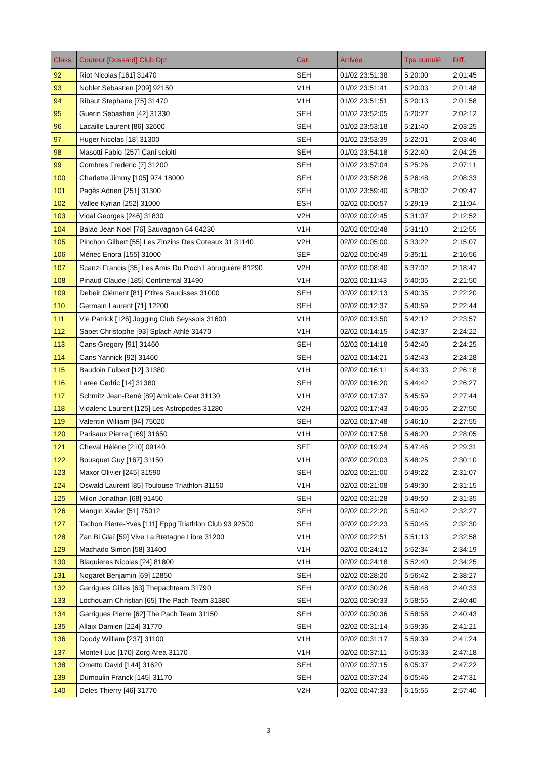| Class. | Coureur [Dossard] Club Dpt | Cat. | Arrivée | Tps cumulé | Diff. |
| --- | --- | --- | --- | --- | --- |
| 92 | Riot Nicolas [161] 31470 | SEH | 01/02 23:51:38 | 5:20:00 | 2:01:45 |
| 93 | Noblet Sebastien [209] 92150 | V1H | 01/02 23:51:41 | 5:20:03 | 2:01:48 |
| 94 | Ribaut Stephane [75] 31470 | V1H | 01/02 23:51:51 | 5:20:13 | 2:01:58 |
| 95 | Guerin Sebastien [42] 31330 | SEH | 01/02 23:52:05 | 5:20:27 | 2:02:12 |
| 96 | Lacaille Laurent [86] 32600 | SEH | 01/02 23:53:18 | 5:21:40 | 2:03:25 |
| 97 | Huger Nicolas [18] 31300 | SEH | 01/02 23:53:39 | 5:22:01 | 2:03:46 |
| 98 | Masotti Fabio [257] Cani sciolti | SEH | 01/02 23:54:18 | 5:22:40 | 2:04:25 |
| 99 | Combres Frederic [7] 31200 | SEH | 01/02 23:57:04 | 5:25:26 | 2:07:11 |
| 100 | Charlette Jimmy [105] 974 18000 | SEH | 01/02 23:58:26 | 5:26:48 | 2:08:33 |
| 101 | Pagès Adrien [251] 31300 | SEH | 01/02 23:59:40 | 5:28:02 | 2:09:47 |
| 102 | Vallee Kyrian [252] 31000 | ESH | 02/02 00:00:57 | 5:29:19 | 2:11:04 |
| 103 | Vidal Georges [246] 31830 | V2H | 02/02 00:02:45 | 5:31:07 | 2:12:52 |
| 104 | Balao Jean Noel [76] Sauvagnon 64 64230 | V1H | 02/02 00:02:48 | 5:31:10 | 2:12:55 |
| 105 | Pinchon Gilbert [55] Les Zinzins Des Coteaux 31 31140 | V2H | 02/02 00:05:00 | 5:33:22 | 2:15:07 |
| 106 | Ménec Enora [155] 31000 | SEF | 02/02 00:06:49 | 5:35:11 | 2:16:56 |
| 107 | Scanzi Francis [35] Les Amis Du Pioch Labruguière 81290 | V2H | 02/02 00:08:40 | 5:37:02 | 2:18:47 |
| 108 | Pinaud Claude [185] Continental 31490 | V1H | 02/02 00:11:43 | 5:40:05 | 2:21:50 |
| 109 | Debeir Clément [81] P'tites Saucisses 31000 | SEH | 02/02 00:12:13 | 5:40:35 | 2:22:20 |
| 110 | Germain Laurent [71] 12200 | SEH | 02/02 00:12:37 | 5:40:59 | 2:22:44 |
| 111 | Vie Patrick [126] Jogging Club Seyssois 31600 | V1H | 02/02 00:13:50 | 5:42:12 | 2:23:57 |
| 112 | Sapet Christophe [93] Splach Athlé 31470 | V1H | 02/02 00:14:15 | 5:42:37 | 2:24:22 |
| 113 | Cans Gregory [91] 31460 | SEH | 02/02 00:14:18 | 5:42:40 | 2:24:25 |
| 114 | Cans Yannick [92] 31460 | SEH | 02/02 00:14:21 | 5:42:43 | 2:24:28 |
| 115 | Baudoin Fulbert [12] 31380 | V1H | 02/02 00:16:11 | 5:44:33 | 2:26:18 |
| 116 | Laree Cedric [14] 31380 | SEH | 02/02 00:16:20 | 5:44:42 | 2:26:27 |
| 117 | Schmitz Jean-René [89] Amicale Ceat 31130 | V1H | 02/02 00:17:37 | 5:45:59 | 2:27:44 |
| 118 | Vidalenc Laurent [125] Les Astropodes 31280 | V2H | 02/02 00:17:43 | 5:46:05 | 2:27:50 |
| 119 | Valentin William [94] 75020 | SEH | 02/02 00:17:48 | 5:46:10 | 2:27:55 |
| 120 | Parisaux Pierre [169] 31650 | V1H | 02/02 00:17:58 | 5:46:20 | 2:28:05 |
| 121 | Cheval Hélène [210] 09140 | SEF | 02/02 00:19:24 | 5:47:46 | 2:29:31 |
| 122 | Bousquet Guy [167] 31150 | V1H | 02/02 00:20:03 | 5:48:25 | 2:30:10 |
| 123 | Maxor Olivier [245] 31590 | SEH | 02/02 00:21:00 | 5:49:22 | 2:31:07 |
| 124 | Oswald Laurent [85] Toulouse Triathlon 31150 | V1H | 02/02 00:21:08 | 5:49:30 | 2:31:15 |
| 125 | Milon Jonathan [68] 91450 | SEH | 02/02 00:21:28 | 5:49:50 | 2:31:35 |
| 126 | Mangin Xavier [51] 75012 | SEH | 02/02 00:22:20 | 5:50:42 | 2:32:27 |
| 127 | Tachon Pierre-Yves [111] Eppg Triathlon Club 93 92500 | SEH | 02/02 00:22:23 | 5:50:45 | 2:32:30 |
| 128 | Zan Bi Glaï [59] Vive La Bretagne Libre 31200 | V1H | 02/02 00:22:51 | 5:51:13 | 2:32:58 |
| 129 | Machado Simon [58] 31400 | V1H | 02/02 00:24:12 | 5:52:34 | 2:34:19 |
| 130 | Blaquieres Nicolas [24] 81800 | V1H | 02/02 00:24:18 | 5:52:40 | 2:34:25 |
| 131 | Nogaret Benjamin [69] 12850 | SEH | 02/02 00:28:20 | 5:56:42 | 2:38:27 |
| 132 | Garrigues Gilles [63] Thepachteam 31790 | SEH | 02/02 00:30:26 | 5:58:48 | 2:40:33 |
| 133 | Lochouarn Christian [65] The Pach Team 31380 | SEH | 02/02 00:30:33 | 5:58:55 | 2:40:40 |
| 134 | Garrigues Pierre [62] The Pach Team 31150 | SEH | 02/02 00:30:36 | 5:58:58 | 2:40:43 |
| 135 | Allaix Damien [224] 31770 | SEH | 02/02 00:31:14 | 5:59:36 | 2:41:21 |
| 136 | Doody William [237] 31100 | V1H | 02/02 00:31:17 | 5:59:39 | 2:41:24 |
| 137 | Monteil Luc [170] Zorg Area 31170 | V1H | 02/02 00:37:11 | 6:05:33 | 2:47:18 |
| 138 | Ometto David [144] 31620 | SEH | 02/02 00:37:15 | 6:05:37 | 2:47:22 |
| 139 | Dumoulin Franck [145] 31170 | SEH | 02/02 00:37:24 | 6:05:46 | 2:47:31 |
| 140 | Deles Thierry [46] 31770 | V2H | 02/02 00:47:33 | 6:15:55 | 2:57:40 |
3